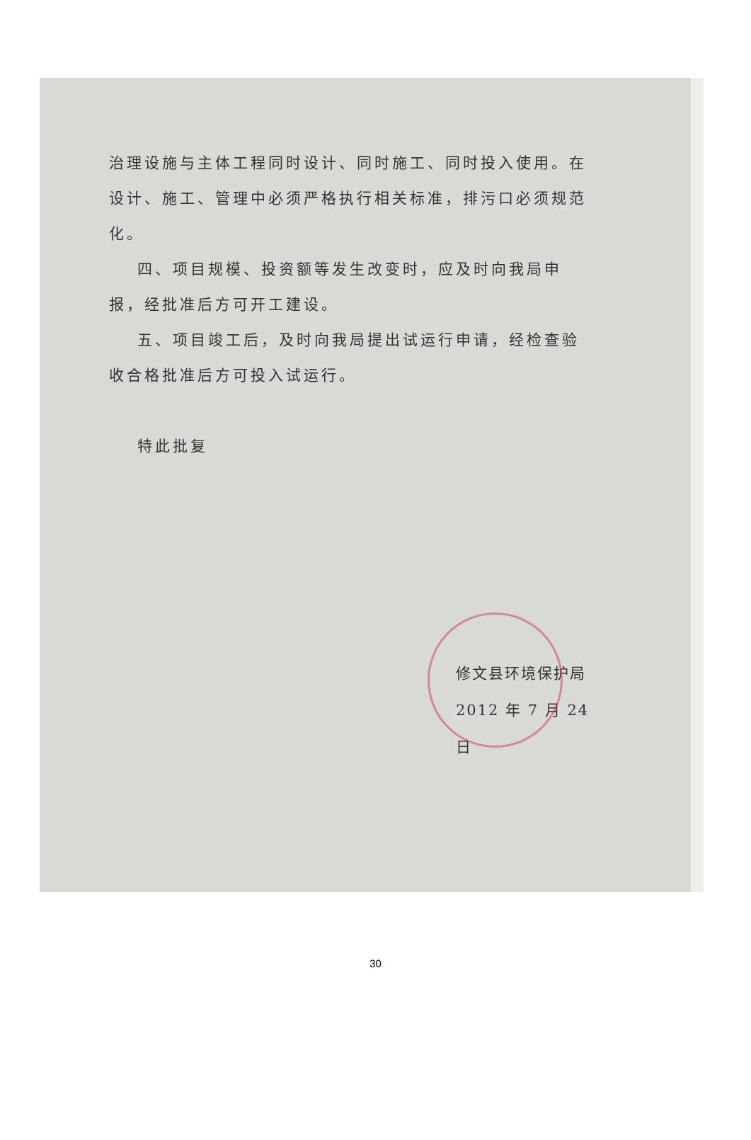治理设施与主体工程同时设计、同时施工、同时投入使用。在设计、施工、管理中必须严格执行相关标准，排污口必须规范化。
四、项目规模、投资额等发生改变时，应及时向我局申报，经批准后方可开工建设。
五、项目竣工后，及时向我局提出试运行申请，经检查验收合格批准后方可投入试运行。
特此批复
修文县环境保护局
2012 年 7 月 24 日
30